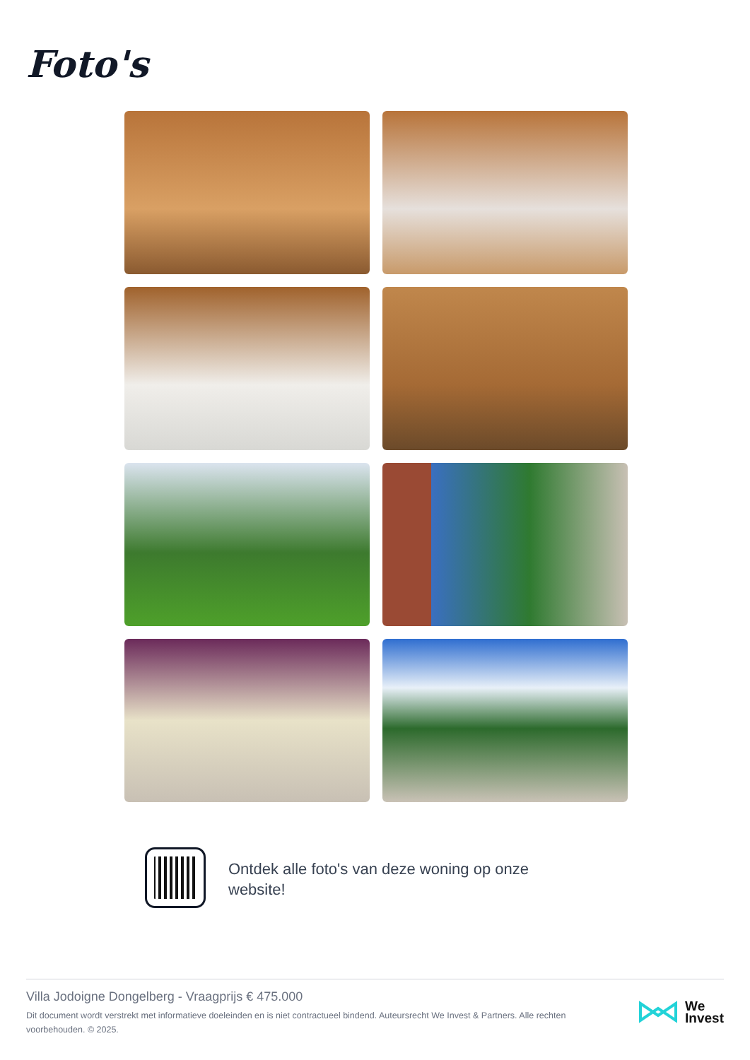Foto's
Ontdek alle foto's van deze woning op onze website!
Villa Jodoigne Dongelberg - Vraagprijs € 475.000
Dit document wordt verstrekt met informatieve doeleinden en is niet contractueel bindend. Auteursrecht We Invest & Partners. Alle rechten voorbehouden. © 2025.
We
Invest